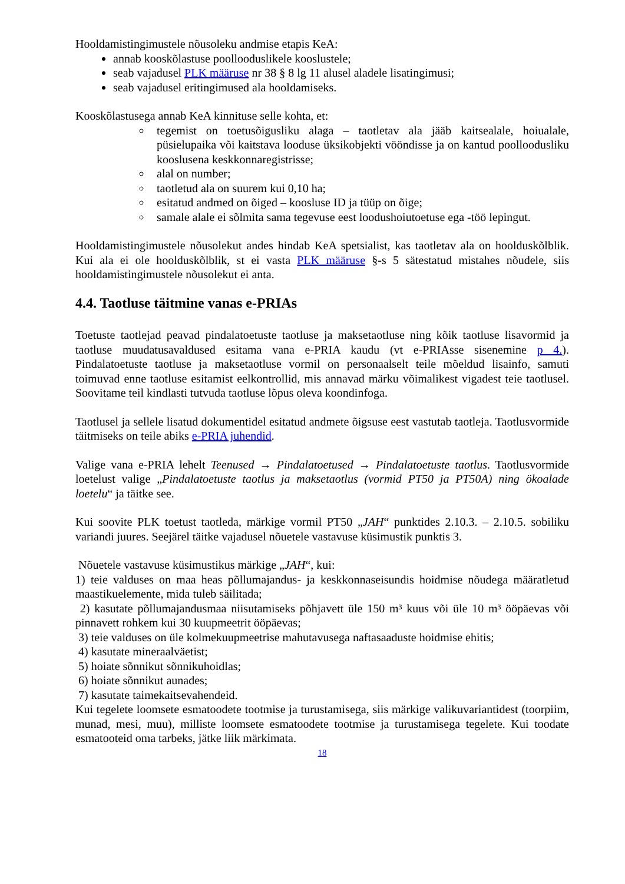Hooldamistingimustele nõusoleku andmise etapis KeA:
annab kooskõlastuse poollooduslikele kooslustele;
seab vajadusel PLK määruse nr 38 § 8 lg 11 alusel aladele lisatingimusi;
seab vajadusel eritingimused ala hooldamiseks.
Kooskõlastusega annab KeA kinnituse selle kohta, et:
tegemist on toetusõigusliku alaga – taotletav ala jääb kaitsealale, hoiualale, püsielupaika või kaitstava looduse üksikobjekti vööndisse ja on kantud poolloodusliku kooslusena keskkonnaregistrisse;
alal on number;
taotletud ala on suurem kui 0,10 ha;
esitatud andmed on õiged – koosluse ID ja tüüp on õige;
samale alale ei sõlmita sama tegevuse eest loodushoiutoetuse ega -töö lepingut.
Hooldamistingimustele nõusolekut andes hindab KeA spetsialist, kas taotletav ala on hoolduskõlblik. Kui ala ei ole hoolduskõlblik, st ei vasta PLK määruse §-s 5 sätestatud mistahes nõudele, siis hooldamistingimustele nõusolekut ei anta.
4.4. Taotluse täitmine vanas e-PRIAs
Toetuste taotlejad peavad pindalatoetuste taotluse ja maksetaotluse ning kõik taotluse lisavormid ja taotluse muudatusavaldused esitama vana e-PRIA kaudu (vt e-PRIAsse sisenemine p 4.). Pindalatoetuste taotluse ja maksetaotluse vormil on personaalselt teile mõeldud lisainfo, samuti toimuvad enne taotluse esitamist eelkontrollid, mis annavad märku võimalikest vigadest teie taotlusel. Soovitame teil kindlasti tutvuda taotluse lõpus oleva koondinfoga.
Taotlusel ja sellele lisatud dokumentidel esitatud andmete õigsuse eest vastutab taotleja. Taotlusvormide täitmiseks on teile abiks e-PRIA juhendid.
Valige vana e-PRIA lehelt Teenused → Pindalatoetused → Pindalatoetuste taotlus. Taotlusvormide loetelust valige „Pindalatoetuste taotlus ja maksetaotlus (vormid PT50 ja PT50A) ning ökoalade loetelu“ ja täitke see.
Kui soovite PLK toetust taotleda, märkige vormil PT50 „JAH“ punktides 2.10.3. – 2.10.5. sobiliku variandi juures. Seejärel täitke vajadusel nõuetele vastavuse küsimustik punktis 3.
Nõuetele vastavuse küsimustikus märkige „JAH“, kui:
1) teie valduses on maa heas põllumajandus- ja keskkonnaseisundis hoidmise nõudega määratletud maastikuelemente, mida tuleb säilitada;
2) kasutate põllumajandusmaa niisutamiseks põhjavett üle 150 m³ kuus või üle 10 m³ ööpäevas või pinnavett rohkem kui 30 kuupmeetrit ööpäevas;
3) teie valduses on üle kolmekuupmeetrise mahutavusega naftasaaduste hoidmise ehitis;
4) kasutate mineraalväetist;
5) hoiate sõnnikut sõnnikuhoidlas;
6) hoiate sõnnikut aunades;
7) kasutate taimekaitsevahendeid.
Kui tegelete loomsete esmatoodete tootmise ja turustamisega, siis märkige valikuvariantidest (toorpiim, munad, mesi, muu), milliste loomsete esmatoodete tootmise ja turustamisega tegelete. Kui toodate esmatooteid oma tarbeks, jätke liik märkimata.
18